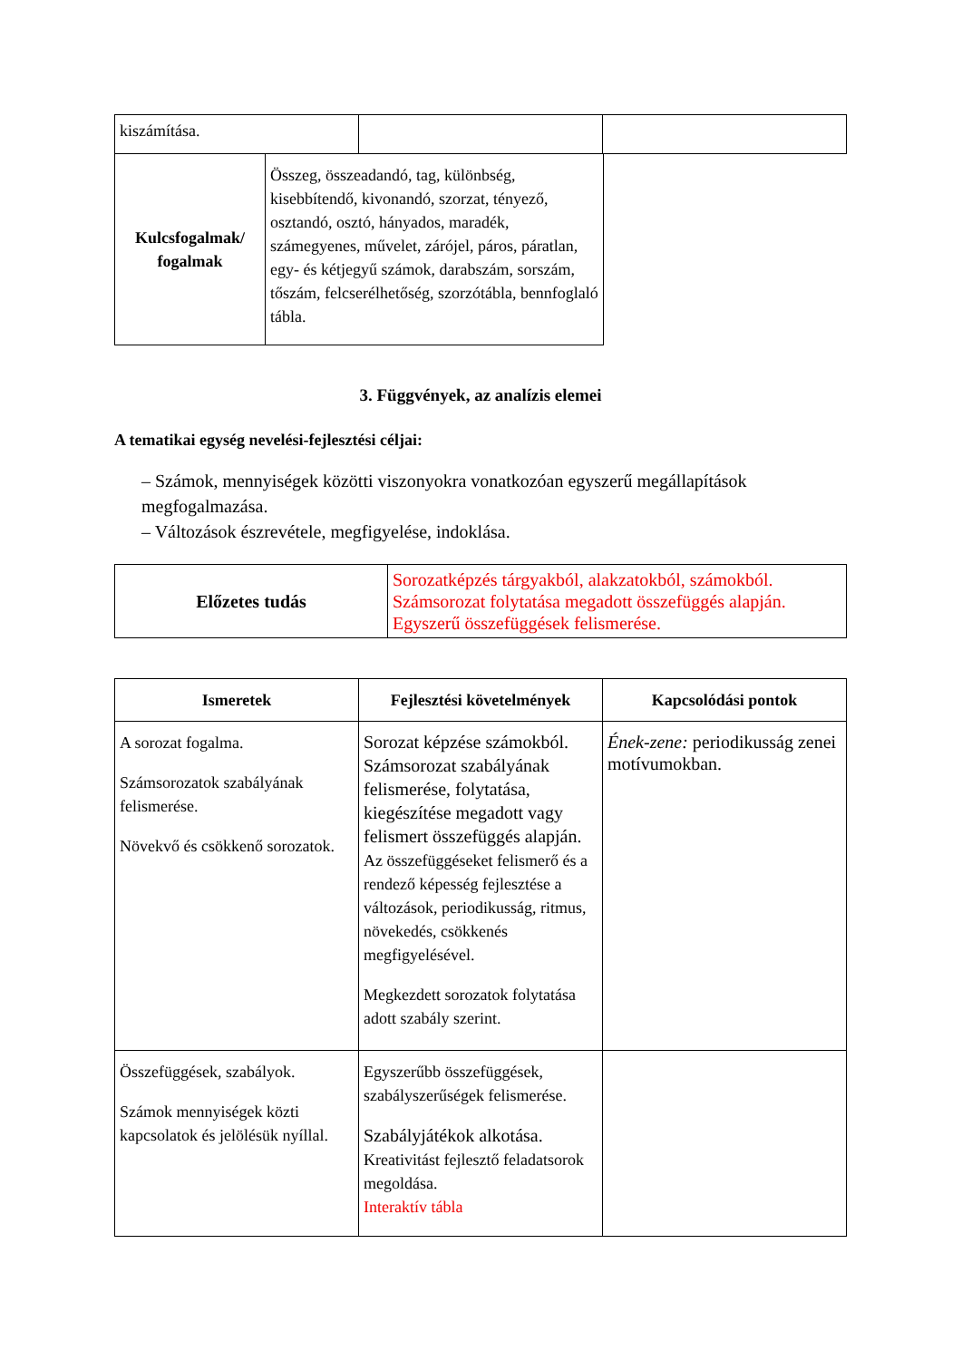| kiszámítása. | | |
| Kulcsfogalmak/ fogalmak | Összeg, összeadandó, tag, különbség, kisebbítendő, kivonandó, szorzat, tényező, osztandó, osztó, hányados, maradék, számegyenes, művelet, zárójel, páros, páratlan, egy- és kétjegyű számok, darabszám, sorszám, tőszám, felcserélhetőség, szorzótábla, bennfoglaló tábla. |
3. Függvények, az analízis elemei
A tematikai egység nevelési-fejlesztési céljai:
– Számok, mennyiségek közötti viszonyokra vonatkozóan egyszerű megállapítások megfogalmazása.
– Változások észrevétele, megfigyelése, indoklása.
| Előzetes tudás | Sorozatképzés tárgyakból, alakzatokból, számokból. Számsorozat folytatása megadott összefüggés alapján. Egyszerű összefüggések felismerése. |
| Ismeretek | Fejlesztési követelmények | Kapcsolódási pontok |
| --- | --- | --- |
| A sorozat fogalma. Számsorozatok szabályának felismerése. Növekvő és csökkenő sorozatok. | Sorozat képzése számokból. Számsorozat szabályának felismerése, folytatása, kiegészítése megadott vagy felismert összefüggés alapján. Az összefüggéseket felismerő és a rendező képesség fejlesztése a változások, periodikusság, ritmus, növekedés, csökkenés megfigyelésével. Megkezdett sorozatok folytatása adott szabály szerint. | Ének-zene: periodikusság zenei motívumokban. |
| Összefüggések, szabályok. Számok mennyiségek közti kapcsolatok és jelölésük nyíllal. | Egyszerűbb összefüggések, szabályszerűségek felismerése. Szabályjátékok alkotása. Kreativitást fejlesztő feladatsorok megoldása. Interaktív tábla | |